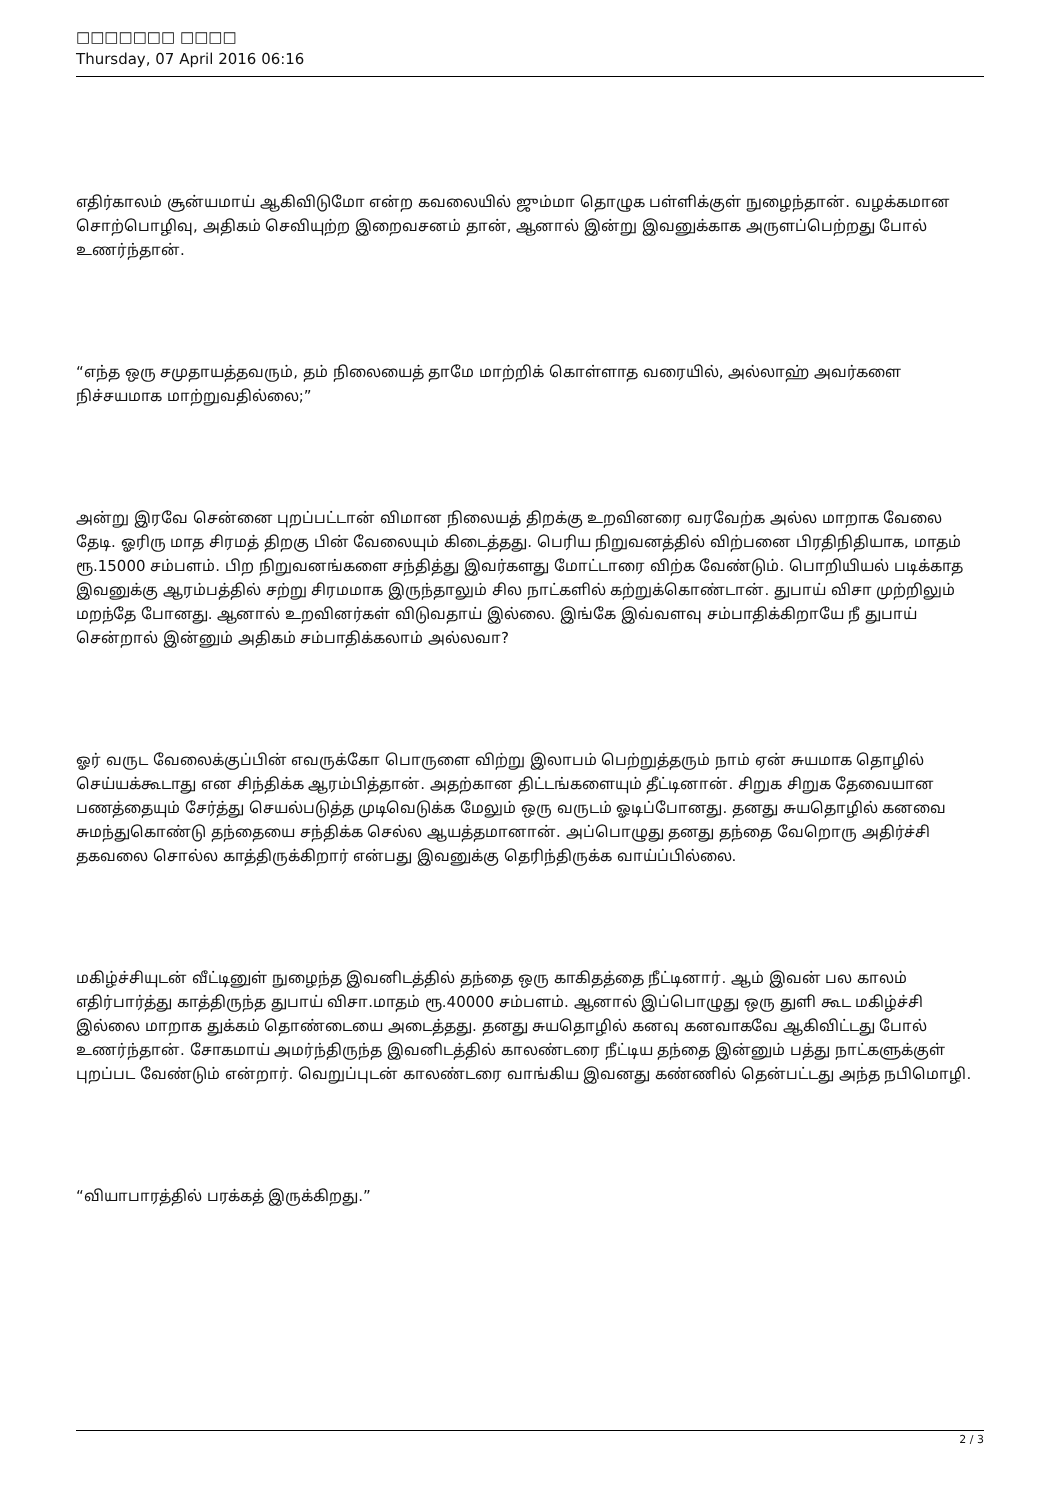□□□□□□□ □□□□
Thursday, 07 April 2016 06:16
எதிர்காலம் சூன்யமாய் ஆகிவிடுமோ என்ற கவலையில் ஜும்மா தொழுக பள்ளிக்குள் நுழைந்தான். வழக்கமான சொற்பொழிவு, அதிகம் செவியுற்ற இறைவசனம் தான், ஆனால் இன்று இவனுக்காக அருளப்பெற்றது போல் உணர்ந்தான்.
“எந்த ஒரு சமுதாயத்தவரும், தம் நிலையைத் தாமே மாற்றிக் கொள்ளாத வரையில், அல்லாஹ் அவர்களை நிச்சயமாக மாற்றுவதில்லை;”
அன்று இரவே சென்னை புறப்பட்டான் விமான நிலையத் திறக்கு உறவினரை வரவேற்க அல்ல மாறாக வேலை தேடி. ஓரிரு மாத சிரமத் திறகு பின் வேலையும் கிடைத்தது. பெரிய நிறுவனத்தில் விற்பனை பிரதிநிதியாக, மாதம் ரூ.15000 சம்பளம். பிற நிறுவனங்களை சந்தித்து இவர்களது மோட்டாரை விற்க வேண்டும். பொறியியல் படிக்காத இவனுக்கு ஆரம்பத்தில் சற்று சிரமமாக இருந்தாலும் சில நாட்களில் கற்றுக்கொண்டான். துபாய் விசா முற்றிலும் மறந்தே போனது. ஆனால் உறவினர்கள் விடுவதாய் இல்லை. இங்கே இவ்வளவு சம்பாதிக்கிறாயே நீ துபாய் சென்றால் இன்னும் அதிகம் சம்பாதிக்கலாம் அல்லவா?
ஓர் வருட வேலைக்குப்பின் எவருக்கோ பொருளை விற்று இலாபம் பெற்றுத்தரும் நாம் ஏன் சுயமாக தொழில் செய்யக்கூடாது என சிந்திக்க ஆரம்பித்தான். அதற்கான திட்டங்களையும் தீட்டினான். சிறுக சிறுக தேவையான பணத்தையும் சேர்த்து செயல்படுத்த முடிவெடுக்க மேலும் ஒரு வருடம் ஓடிப்போனது. தனது சுயதொழில் கனவை சுமந்துகொண்டு தந்தையை சந்திக்க செல்ல ஆயத்தமானான். அப்பொழுது தனது தந்தை வேறொரு அதிர்ச்சி தகவலை சொல்ல காத்திருக்கிறார் என்பது இவனுக்கு தெரிந்திருக்க வாய்ப்பில்லை.
மகிழ்ச்சியுடன் வீட்டினுள் நுழைந்த இவனிடத்தில் தந்தை ஒரு காகிதத்தை நீட்டினார். ஆம் இவன் பல காலம் எதிர்பார்த்து காத்திருந்த துபாய் விசா.மாதம் ரூ.40000 சம்பளம். ஆனால் இப்பொழுது ஒரு துளி கூட மகிழ்ச்சி இல்லை மாறாக துக்கம் தொண்டையை அடைத்தது. தனது சுயதொழில் கனவு கனவாகவே ஆகிவிட்டது போல் உணர்ந்தான். சோகமாய் அமர்ந்திருந்த இவனிடத்தில் காலண்டரை நீட்டிய தந்தை இன்னும் பத்து நாட்களுக்குள் புறப்பட வேண்டும் என்றார். வெறுப்புடன் காலண்டரை வாங்கிய இவனது கண்ணில் தென்பட்டது அந்த நபிமொழி.
“வியாபாரத்தில் பரக்கத் இருக்கிறது.”
2 / 3